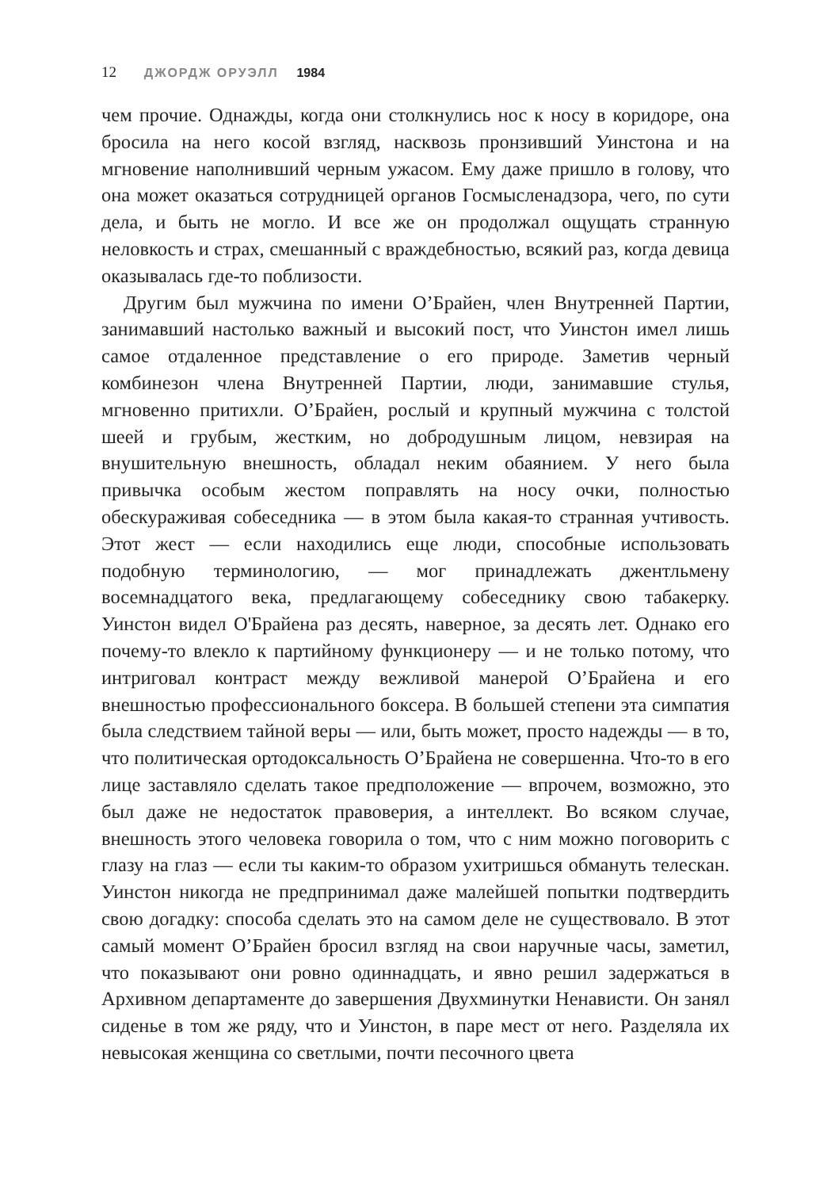12 ДЖОРДЖ ОРУЭЛЛ 1984
чем прочие. Однажды, когда они столкнулись нос к носу в коридоре, она бросила на него косой взгляд, насквозь пронзивший Уинстона и на мгновение наполнивший черным ужасом. Ему даже пришло в голову, что она может оказаться сотрудницей органов Госмысленадзора, чего, по сути дела, и быть не могло. И все же он продолжал ощущать странную неловкость и страх, смешанный с враждебностью, всякий раз, когда девица оказывалась где-то поблизости.
Другим был мужчина по имени О’Брайен, член Внутренней Партии, занимавший настолько важный и высокий пост, что Уинстон имел лишь самое отдаленное представление о его природе. Заметив черный комбинезон члена Внутренней Партии, люди, занимавшие стулья, мгновенно притихли. О’Брайен, рослый и крупный мужчина с толстой шеей и грубым, жестким, но добродушным лицом, невзирая на внушительную внешность, обладал неким обаянием. У него была привычка особым жестом поправлять на носу очки, полностью обескураживая собеседника — в этом была какая-то странная учтивость. Этот жест — если находились еще люди, способные использовать подобную терминологию, — мог принадлежать джентльмену восемнадцатого века, предлагающему собеседнику свою табакерку. Уинстон видел О'Брайена раз десять, наверное, за десять лет. Однако его почему-то влекло к партийному функционеру — и не только потому, что интриговал контраст между вежливой манерой О’Брайена и его внешностью профессионального боксера. В большей степени эта симпатия была следствием тайной веры — или, быть может, просто надежды — в то, что политическая ортодоксальность О’Брайена не совершенна. Что-то в его лице заставляло сделать такое предположение — впрочем, возможно, это был даже не недостаток правоверия, а интеллект. Во всяком случае, внешность этого человека говорила о том, что с ним можно поговорить с глазу на глаз — если ты каким-то образом ухитришься обмануть телескан. Уинстон никогда не предпринимал даже малейшей попытки подтвердить свою догадку: способа сделать это на самом деле не существовало. В этот самый момент О’Брайен бросил взгляд на свои наручные часы, заметил, что показывают они ровно одиннадцать, и явно решил задержаться в Архивном департаменте до завершения Двухминутки Ненависти. Он занял сиденье в том же ряду, что и Уинстон, в паре мест от него. Разделяла их невысокая женщина со светлыми, почти песочного цвета